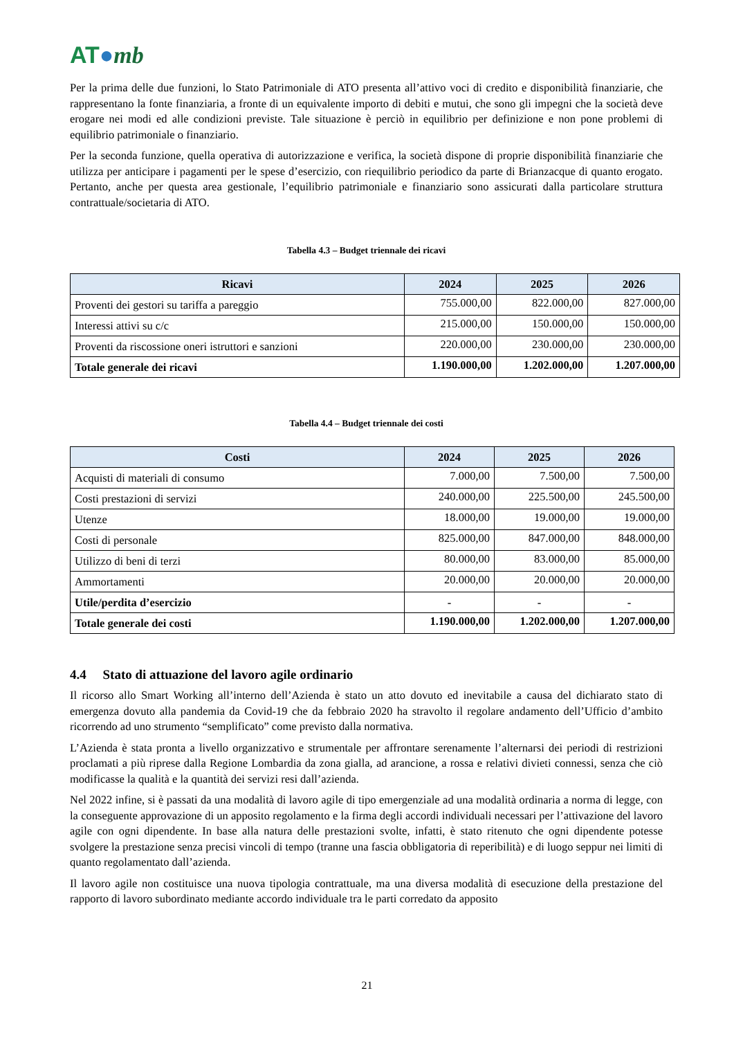AT●mb
Per la prima delle due funzioni, lo Stato Patrimoniale di ATO presenta all’attivo voci di credito e disponibilità finanziarie, che rappresentano la fonte finanziaria, a fronte di un equivalente importo di debiti e mutui, che sono gli impegni che la società deve erogare nei modi ed alle condizioni previste. Tale situazione è perciò in equilibrio per definizione e non pone problemi di equilibrio patrimoniale o finanziario.
Per la seconda funzione, quella operativa di autorizzazione e verifica, la società dispone di proprie disponibilità finanziarie che utilizza per anticipare i pagamenti per le spese d’esercizio, con riequilibrio periodico da parte di Brianzacque di quanto erogato. Pertanto, anche per questa area gestionale, l’equilibrio patrimoniale e finanziario sono assicurati dalla particolare struttura contrattuale/societaria di ATO.
Tabella 4.3 – Budget triennale dei ricavi
| Ricavi | 2024 | 2025 | 2026 |
| --- | --- | --- | --- |
| Proventi dei gestori su tariffa a pareggio | 755.000,00 | 822.000,00 | 827.000,00 |
| Interessi attivi su c/c | 215.000,00 | 150.000,00 | 150.000,00 |
| Proventi da riscossione oneri istruttori e sanzioni | 220.000,00 | 230.000,00 | 230.000,00 |
| Totale generale dei ricavi | 1.190.000,00 | 1.202.000,00 | 1.207.000,00 |
Tabella 4.4 – Budget triennale dei costi
| Costi | 2024 | 2025 | 2026 |
| --- | --- | --- | --- |
| Acquisti di materiali di consumo | 7.000,00 | 7.500,00 | 7.500,00 |
| Costi prestazioni di servizi | 240.000,00 | 225.500,00 | 245.500,00 |
| Utenze | 18.000,00 | 19.000,00 | 19.000,00 |
| Costi di personale | 825.000,00 | 847.000,00 | 848.000,00 |
| Utilizzo di beni di terzi | 80.000,00 | 83.000,00 | 85.000,00 |
| Ammortamenti | 20.000,00 | 20.000,00 | 20.000,00 |
| Utile/perdita d’esercizio | - | - | - |
| Totale generale dei costi | 1.190.000,00 | 1.202.000,00 | 1.207.000,00 |
4.4 Stato di attuazione del lavoro agile ordinario
Il ricorso allo Smart Working all’interno dell’Azienda è stato un atto dovuto ed inevitabile a causa del dichiarato stato di emergenza dovuto alla pandemia da Covid-19 che da febbraio 2020 ha stravolto il regolare andamento dell’Ufficio d’ambito ricorrendo ad uno strumento “semplificato” come previsto dalla normativa.
L’Azienda è stata pronta a livello organizzativo e strumentale per affrontare serenamente l’alternarsi dei periodi di restrizioni proclamati a più riprese dalla Regione Lombardia da zona gialla, ad arancione, a rossa e relativi divieti connessi, senza che ciò modificasse la qualità e la quantità dei servizi resi dall’azienda.
Nel 2022 infine, si è passati da una modalità di lavoro agile di tipo emergenziale ad una modalità ordinaria a norma di legge, con la conseguente approvazione di un apposito regolamento e la firma degli accordi individuali necessari per l’attivazione del lavoro agile con ogni dipendente. In base alla natura delle prestazioni svolte, infatti, è stato ritenuto che ogni dipendente potesse svolgere la prestazione senza precisi vincoli di tempo (tranne una fascia obbligatoria di reperibilità) e di luogo seppur nei limiti di quanto regolamentato dall’azienda.
Il lavoro agile non costituisce una nuova tipologia contrattuale, ma una diversa modalità di esecuzione della prestazione del rapporto di lavoro subordinato mediante accordo individuale tra le parti corredato da apposito
21